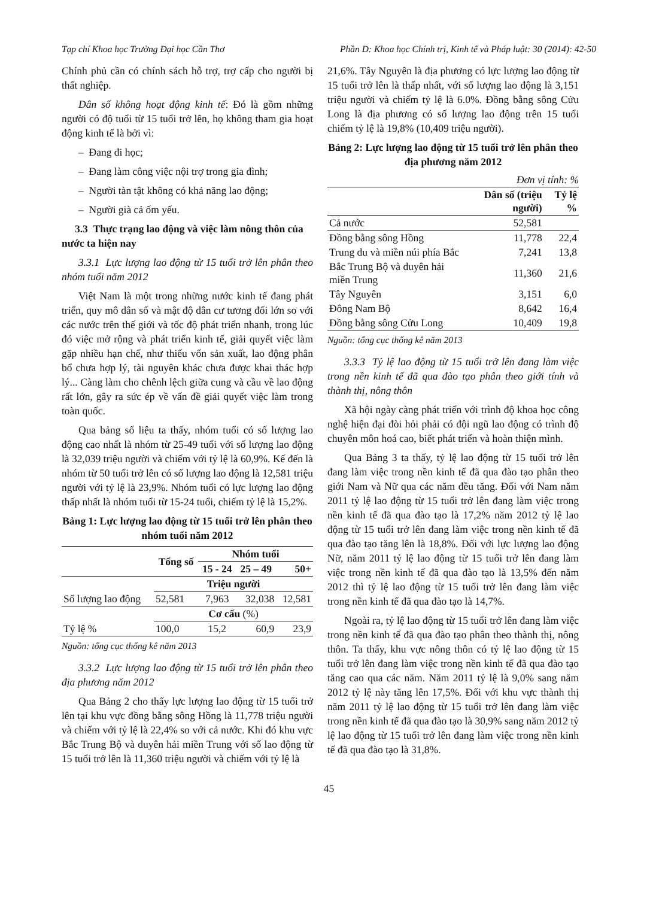Tạp chí Khoa học Trường Đại học Cần Thơ Phần D: Khoa học Chính trị, Kinh tế và Pháp luật: 30 (2014): 42-50
Chính phủ cần có chính sách hỗ trợ, trợ cấp cho người bị thất nghiệp.
Dân số không hoạt động kinh tế: Đó là gồm những người có độ tuổi từ 15 tuổi trở lên, họ không tham gia hoạt động kinh tế là bởi vì:
– Đang đi học;
– Đang làm công việc nội trợ trong gia đình;
– Người tàn tật không có khả năng lao động;
– Người già cả ốm yếu.
3.3 Thực trạng lao động và việc làm nông thôn của nước ta hiện nay
3.3.1 Lực lượng lao động từ 15 tuổi trở lên phân theo nhóm tuổi năm 2012
Việt Nam là một trong những nước kinh tế đang phát triển, quy mô dân số và mật độ dân cư tương đối lớn so với các nước trên thế giới và tốc độ phát triển nhanh, trong lúc đó việc mở rộng và phát triển kinh tế, giải quyết việc làm gặp nhiều hạn chế, như thiếu vốn sản xuất, lao động phân bổ chưa hợp lý, tài nguyên khác chưa được khai thác hợp lý... Càng làm cho chênh lệch giữa cung và cầu về lao động rất lớn, gây ra sức ép về vấn đề giải quyết việc làm trong toàn quốc.
Qua bảng số liệu ta thấy, nhóm tuổi có số lượng lao động cao nhất là nhóm từ 25-49 tuổi với số lượng lao động là 32,039 triệu người và chiếm với tỷ lệ là 60,9%. Kế đến là nhóm từ 50 tuổi trở lên có số lượng lao động là 12,581 triệu người với tỷ lệ là 23,9%. Nhóm tuổi có lực lượng lao động thấp nhất là nhóm tuổi từ 15-24 tuổi, chiếm tỷ lệ là 15,2%.
Bảng 1: Lực lượng lao động từ 15 tuổi trở lên phân theo nhóm tuổi năm 2012
| | Tổng số | Nhóm tuổi | | |
| --- | --- | --- | --- | --- |
| | | 15 - 24 | 25 – 49 | 50+ |
| | Triệu người | | | |
| Số lượng lao động | 52,581 | 7,963 | 32,038 | 12,581 |
| | Cơ cấu (%) | | | |
| Tỷ lệ % | 100,0 | 15,2 | 60,9 | 23,9 |
Nguồn: tổng cục thống kê năm 2013
3.3.2 Lực lượng lao động từ 15 tuổi trở lên phân theo địa phương năm 2012
Qua Bảng 2 cho thấy lực lượng lao động từ 15 tuổi trở lên tại khu vực đồng bằng sông Hồng là 11,778 triệu người và chiếm với tỷ lệ là 22,4% so với cả nước. Khi đó khu vực Bắc Trung Bộ và duyên hải miền Trung với số lao động từ 15 tuổi trở lên là 11,360 triệu người và chiếm với tỷ lệ là
21,6%. Tây Nguyên là địa phương có lực lượng lao động từ 15 tuổi trở lên là thấp nhất, với số lượng lao động là 3,151 triệu người và chiếm tỷ lệ là 6.0%. Đồng bằng sông Cửu Long là địa phương có số lượng lao động trên 15 tuổi chiếm tỷ lệ là 19,8% (10,409 triệu người).
Bảng 2: Lực lượng lao động từ 15 tuổi trở lên phân theo địa phương năm 2012
Đơn vị tính: %
| | Dân số (triệu người) | Tỷ lệ % |
| --- | --- | --- |
| Cả nước | 52,581 | |
| Đồng bằng sông Hồng | 11,778 | 22,4 |
| Trung du và miền núi phía Bắc | 7,241 | 13,8 |
| Bắc Trung Bộ và duyên hải miền Trung | 11,360 | 21,6 |
| Tây Nguyên | 3,151 | 6,0 |
| Đông Nam Bộ | 8,642 | 16,4 |
| Đồng bằng sông Cửu Long | 10,409 | 19,8 |
Nguồn: tổng cục thống kê năm 2013
3.3.3 Tỷ lệ lao động từ 15 tuổi trở lên đang làm việc trong nền kinh tế đã qua đào tạo phân theo giới tính và thành thị, nông thôn
Xã hội ngày càng phát triển với trình độ khoa học công nghệ hiện đại đòi hỏi phải có đội ngũ lao động có trình độ chuyên môn hoá cao, biết phát triển và hoàn thiện mình.
Qua Bảng 3 ta thấy, tỷ lệ lao động từ 15 tuổi trở lên đang làm việc trong nền kinh tế đã qua đào tạo phân theo giới Nam và Nữ qua các năm đều tăng. Đối với Nam năm 2011 tỷ lệ lao động từ 15 tuổi trở lên đang làm việc trong nền kinh tế đã qua đào tạo là 17,2% năm 2012 tỷ lệ lao động từ 15 tuổi trở lên đang làm việc trong nền kinh tế đã qua đào tạo tăng lên là 18,8%. Đối với lực lượng lao động Nữ, năm 2011 tỷ lệ lao động từ 15 tuổi trở lên đang làm việc trong nền kinh tế đã qua đào tạo là 13,5% đến năm 2012 thì tỷ lệ lao động từ 15 tuổi trở lên đang làm việc trong nền kinh tế đã qua đào tạo là 14,7%.
Ngoài ra, tỷ lệ lao động từ 15 tuổi trở lên đang làm việc trong nền kinh tế đã qua đào tạo phân theo thành thị, nông thôn. Ta thấy, khu vực nông thôn có tỷ lệ lao động từ 15 tuổi trở lên đang làm việc trong nền kinh tế đã qua đào tạo tăng cao qua các năm. Năm 2011 tỷ lệ là 9,0% sang năm 2012 tỷ lệ này tăng lên 17,5%. Đối với khu vực thành thị năm 2011 tỷ lệ lao động từ 15 tuổi trở lên đang làm việc trong nền kinh tế đã qua đào tạo là 30,9% sang năm 2012 tỷ lệ lao động từ 15 tuổi trở lên đang làm việc trong nền kinh tế đã qua đào tạo là 31,8%.
45